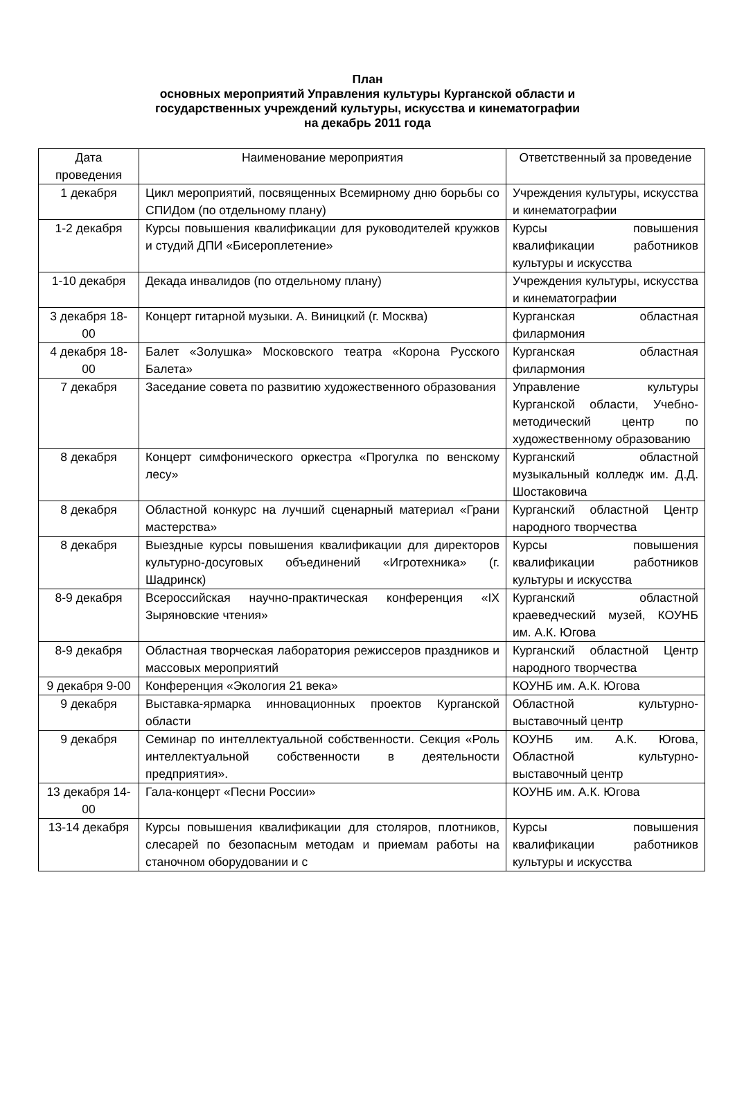План
основных мероприятий Управления культуры Курганской области и
государственных учреждений культуры, искусства и кинематографии
на декабрь 2011 года
| Дата проведения | Наименование мероприятия | Ответственный за проведение |
| --- | --- | --- |
| 1 декабря | Цикл мероприятий, посвященных Всемирному дню борьбы со СПИДом (по отдельному плану) | Учреждения культуры, искусства и кинематографии |
| 1-2 декабря | Курсы повышения квалификации для руководителей кружков и студий ДПИ «Бисероплетение» | Курсы повышения квалификации работников культуры и искусства |
| 1-10 декабря | Декада инвалидов (по отдельному плану) | Учреждения культуры, искусства и кинематографии |
| 3 декабря 18-00 | Концерт гитарной музыки. А. Виницкий (г. Москва) | Курганская областная филармония |
| 4 декабря 18-00 | Балет «Золушка» Московского театра «Корона Русского Балета» | Курганская областная филармония |
| 7 декабря | Заседание совета по развитию художественного образования | Управление культуры Курганской области, Учебно-методический центр по художественному образованию |
| 8 декабря | Концерт симфонического оркестра «Прогулка по венскому лесу» | Курганский областной музыкальный колледж им. Д.Д. Шостаковича |
| 8 декабря | Областной конкурс на лучший сценарный материал «Грани мастерства» | Курганский областной Центр народного творчества |
| 8 декабря | Выездные курсы повышения квалификации для директоров культурно-досуговых объединений «Игротехника» (г. Шадринск) | Курсы повышения квалификации работников культуры и искусства |
| 8-9 декабря | Всероссийская научно-практическая конференция «IX Зыряновские чтения» | Курганский областной краеведческий музей, КОУНБ им. А.К. Югова |
| 8-9 декабря | Областная творческая лаборатория режиссеров праздников и массовых мероприятий | Курганский областной Центр народного творчества |
| 9 декабря 9-00 | Конференция «Экология 21 века» | КОУНБ им. А.К. Югова |
| 9 декабря | Выставка-ярмарка инновационных проектов Курганской области | Областной культурно-выставочный центр |
| 9 декабря | Семинар по интеллектуальной собственности. Секция «Роль интеллектуальной собственности в деятельности предприятия». | КОУНБ им. А.К. Югова, Областной культурно-выставочный центр |
| 13 декабря 14-00 | Гала-концерт «Песни России» | КОУНБ им. А.К. Югова |
| 13-14 декабря | Курсы повышения квалификации для столяров, плотников, слесарей по безопасным методам и приемам работы на станочном оборудовании и с | Курсы повышения квалификации работников культуры и искусства |